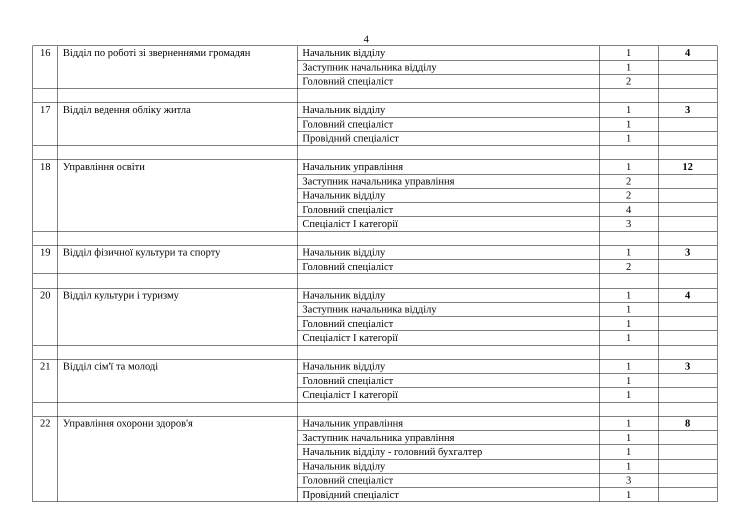4
| 16 | Відділ по роботі зі зверненнями громадян | Начальник відділу | 1 | 4 |
| | | Заступник начальника відділу | 1 | |
| | | Головний спеціаліст | 2 | |
| 17 | Відділ ведення обліку житла | Начальник відділу | 1 | 3 |
| | | Головний спеціаліст | 1 | |
| | | Провідний спеціаліст | 1 | |
| 18 | Управління освіти | Начальник управління | 1 | 12 |
| | | Заступник начальника управління | 2 | |
| | | Начальник відділу | 2 | |
| | | Головний спеціаліст | 4 | |
| | | Спеціаліст І категорії | 3 | |
| 19 | Відділ фізичної культури та спорту | Начальник відділу | 1 | 3 |
| | | Головний спеціаліст | 2 | |
| 20 | Відділ культури і туризму | Начальник відділу | 1 | 4 |
| | | Заступник начальника відділу | 1 | |
| | | Головний спеціаліст | 1 | |
| | | Спеціаліст І категорії | 1 | |
| 21 | Відділ сім'ї та молоді | Начальник відділу | 1 | 3 |
| | | Головний спеціаліст | 1 | |
| | | Спеціаліст І категорії | 1 | |
| 22 | Управління охорони здоров'я | Начальник управління | 1 | 8 |
| | | Заступник начальника управління | 1 | |
| | | Начальник відділу - головний бухгалтер | 1 | |
| | | Начальник відділу | 1 | |
| | | Головний спеціаліст | 3 | |
| | | Провідний спеціаліст | 1 | |